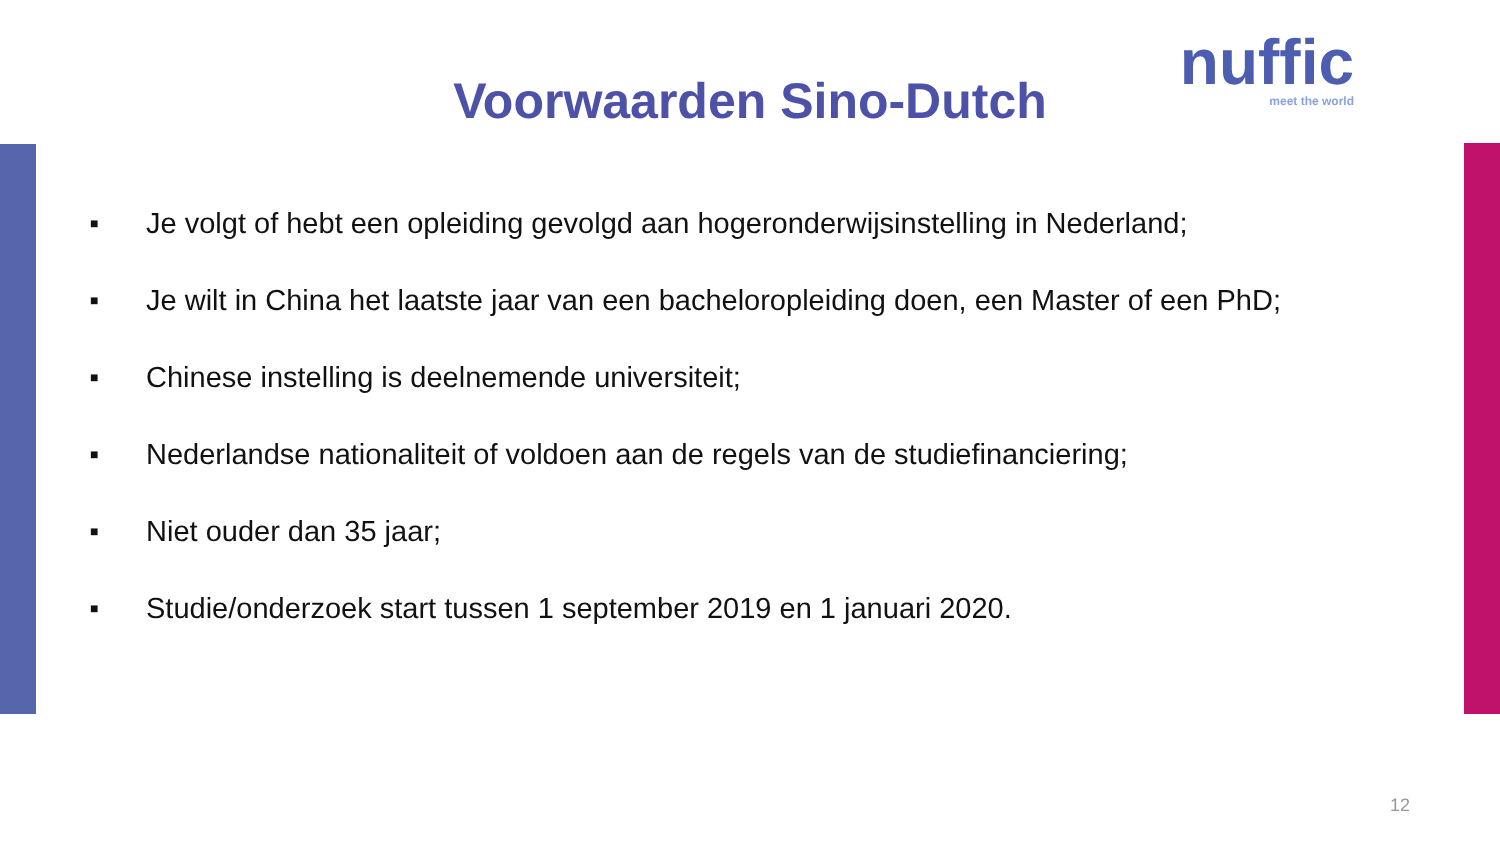Voorwaarden Sino-Dutch
nuffic
meet the world
■ Je volgt of hebt een opleiding gevolgd aan hogeronderwijsinstelling in Nederland;
■ Je wilt in China het laatste jaar van een bacheloropleiding doen, een Master of een PhD;
■ Chinese instelling is deelnemende universiteit;
■ Nederlandse nationaliteit of voldoen aan de regels van de studiefinanciering;
■ Niet ouder dan 35 jaar;
■ Studie/onderzoek start tussen 1 september 2019 en 1 januari 2020.
12